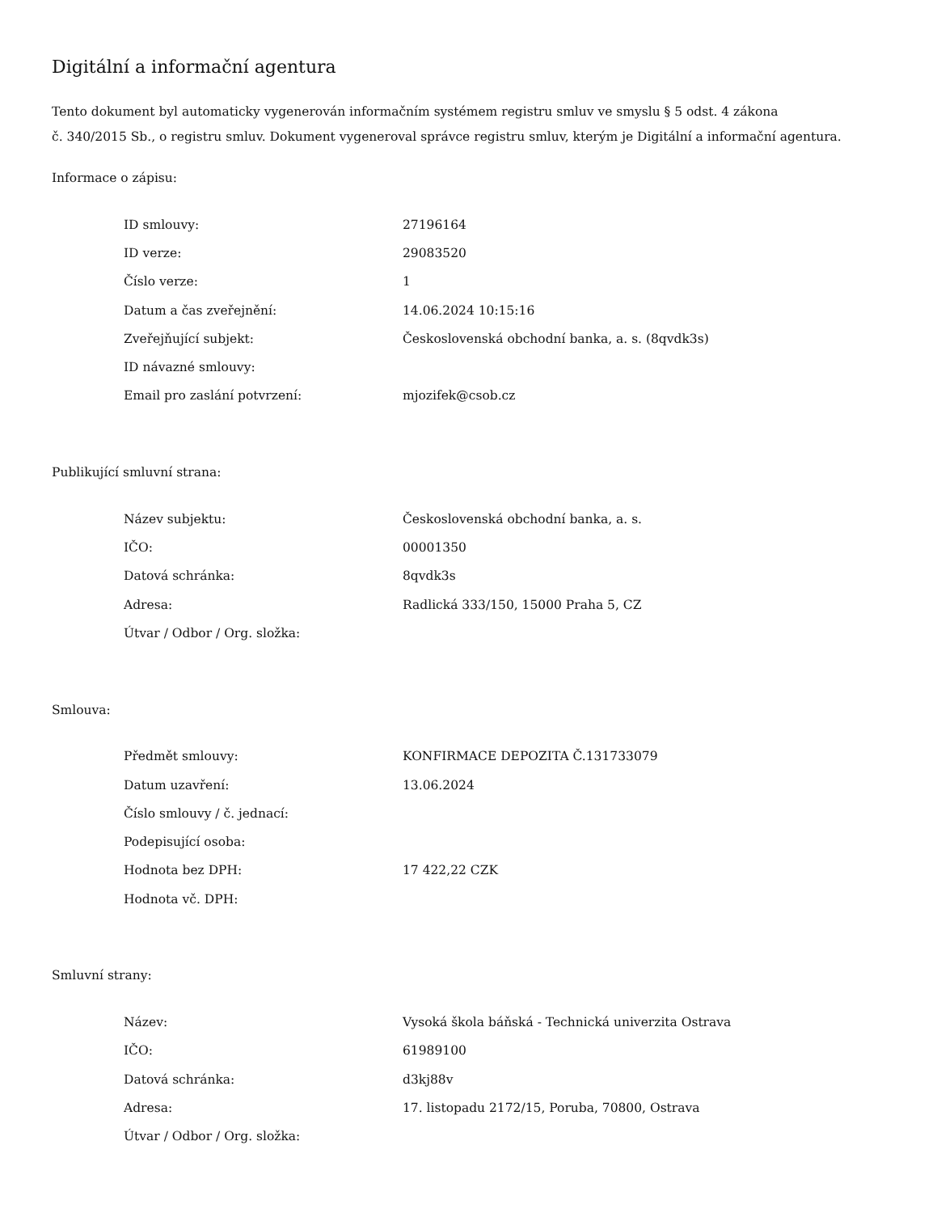Digitální a informační agentura
Tento dokument byl automaticky vygenerován informačním systémem registru smluv ve smyslu § 5 odst. 4 zákona
č. 340/2015 Sb., o registru smluv. Dokument vygeneroval správce registru smluv, kterým je Digitální a informační agentura.
Informace o zápisu:
| ID smlouvy: | 27196164 |
| ID verze: | 29083520 |
| Číslo verze: | 1 |
| Datum a čas zveřejnění: | 14.06.2024 10:15:16 |
| Zveřejňující subjekt: | Československá obchodní banka, a. s. (8qvdk3s) |
| ID návazné smlouvy: | |
| Email pro zaslání potvrzení: | mjozifek@csob.cz |
Publikující smluvní strana:
| Název subjektu: | Československá obchodní banka, a. s. |
| IČO: | 00001350 |
| Datová schránka: | 8qvdk3s |
| Adresa: | Radlická 333/150, 15000 Praha 5, CZ |
| Útvar / Odbor / Org. složka: | |
Smlouva:
| Předmět smlouvy: | KONFIRMACE DEPOZITA Č.131733079 |
| Datum uzavření: | 13.06.2024 |
| Číslo smlouvy / č. jednací: | |
| Podepisující osoba: | |
| Hodnota bez DPH: | 17 422,22 CZK |
| Hodnota vč. DPH: | |
Smluvní strany:
| Název: | Vysoká škola báňská - Technická univerzita Ostrava |
| IČO: | 61989100 |
| Datová schránka: | d3kj88v |
| Adresa: | 17. listopadu 2172/15, Poruba, 70800, Ostrava |
| Útvar / Odbor / Org. složka: | |